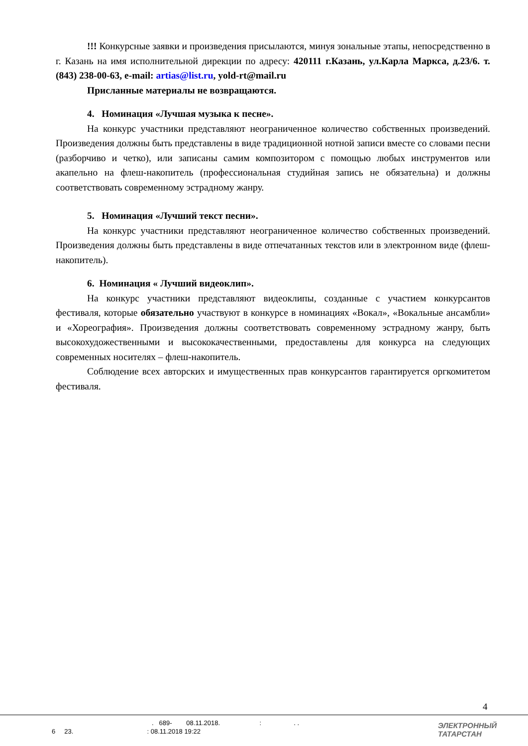!!! Конкурсные заявки и произведения присылаются, минуя зональные этапы, непосредственно в г. Казань на имя исполнительной дирекции по адресу: 420111 г.Казань, ул.Карла Маркса, д.23/6. т. (843) 238-00-63, e-mail: artias@list.ru, yold-rt@mail.ru
Присланные материалы не возвращаются.
4. Номинация «Лучшая музыка к песне».
На конкурс участники представляют неограниченное количество собственных произведений. Произведения должны быть представлены в виде традиционной нотной записи вместе со словами песни (разборчиво и четко), или записаны самим композитором с помощью любых инструментов или акапельно на флеш-накопитель (профессиональная студийная запись не обязательна) и должны соответствовать современному эстрадному жанру.
5. Номинация «Лучший текст песни».
На конкурс участники представляют неограниченное количество собственных произведений. Произведения должны быть представлены в виде отпечатанных текстов или в электронном виде (флеш-накопитель).
6. Номинация « Лучший видеоклип».
На конкурс участники представляют видеоклипы, созданные с участием конкурсантов фестиваля, которые обязательно участвуют в конкурсе в номинациях «Вокал», «Вокальные ансамбли» и «Хореография». Произведения должны соответствовать современному эстрадному жанру, быть высокохудожественными и высококачественными, предоставлены для конкурса на следующих современных носителях – флеш-накопитель.
Соблюдение всех авторских и имущественных прав конкурсантов гарантируется оргкомитетом фестиваля.
4
. 689- 08.11.2018. : . .
6 23. : 08.11.2018 19:22
ЭЛЕКТРОННЫЙ
ТАТАРСТАН